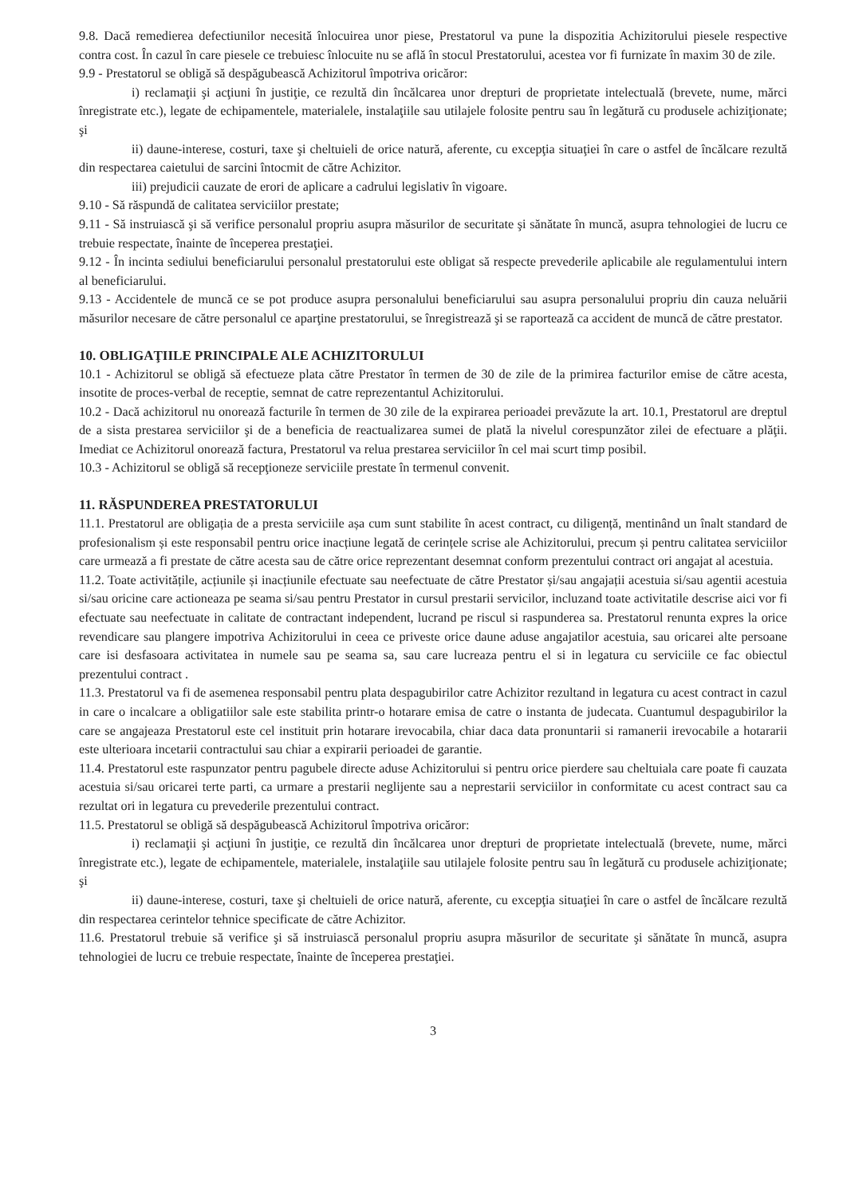9.8. Dacă remedierea defectiunilor necesită înlocuirea unor piese, Prestatorul va pune la dispozitia Achizitorului piesele respective contra cost. În cazul în care piesele ce trebuiesc înlocuite nu se află în stocul Prestatorului, acestea vor fi furnizate în maxim 30 de zile.
9.9 - Prestatorul se obligă să despăgubească Achizitorul împotriva oricăror:
i) reclamaţii şi acţiuni în justiţie, ce rezultă din încălcarea unor drepturi de proprietate intelectuală (brevete, nume, mărci înregistrate etc.), legate de echipamentele, materialele, instalaţiile sau utilajele folosite pentru sau în legătură cu produsele achiziţionate; şi
ii) daune-interese, costuri, taxe şi cheltuieli de orice natură, aferente, cu excepţia situaţiei în care o astfel de încălcare rezultă din respectarea caietului de sarcini întocmit de către Achizitor.
iii) prejudicii cauzate de erori de aplicare a cadrului legislativ în vigoare.
9.10 - Să răspundă de calitatea serviciilor prestate;
9.11 - Să instruiască şi să verifice personalul propriu asupra măsurilor de securitate şi sănătate în muncă, asupra tehnologiei de lucru ce trebuie respectate, înainte de începerea prestaţiei.
9.12 - În incinta sediului beneficiarului personalul prestatorului este obligat să respecte prevederile aplicabile ale regulamentului intern al beneficiarului.
9.13 - Accidentele de muncă ce se pot produce asupra personalului beneficiarului sau asupra personalului propriu din cauza neluării măsurilor necesare de către personalul ce aparţine prestatorului, se înregistrează şi se raportează ca accident de muncă de către prestator.
10. OBLIGAŢIILE PRINCIPALE ALE ACHIZITORULUI
10.1 - Achizitorul se obligă să efectueze plata către Prestator în termen de 30 de zile de la primirea facturilor emise de către acesta, insotite de proces-verbal de receptie, semnat de catre reprezentantul Achizitorului.
10.2 - Dacă achizitorul nu onorează facturile în termen de 30 zile de la expirarea perioadei prevăzute la art. 10.1, Prestatorul are dreptul de a sista prestarea serviciilor şi de a beneficia de reactualizarea sumei de plată la nivelul corespunzător zilei de efectuare a plăţii. Imediat ce Achizitorul onorează factura, Prestatorul va relua prestarea serviciilor în cel mai scurt timp posibil.
10.3 - Achizitorul se obligă să recepţioneze serviciile prestate în termenul convenit.
11. RĂSPUNDEREA PRESTATORULUI
11.1. Prestatorul are obligația de a presta serviciile așa cum sunt stabilite în acest contract, cu diligență, mentinând un înalt standard de profesionalism și este responsabil pentru orice inacțiune legată de cerințele scrise ale Achizitorului, precum și pentru calitatea serviciilor care urmează a fi prestate de către acesta sau de către orice reprezentant desemnat conform prezentului contract ori angajat al acestuia.
11.2. Toate activitățile, acțiunile și inacțiunile efectuate sau neefectuate de către Prestator și/sau angajații acestuia si/sau agentii acestuia si/sau oricine care actioneaza pe seama si/sau pentru Prestator in cursul prestarii servicilor, incluzand toate activitatile descrise aici vor fi efectuate sau neefectuate in calitate de contractant independent, lucrand pe riscul si raspunderea sa. Prestatorul renunta expres la orice revendicare sau plangere impotriva Achizitorului in ceea ce priveste orice daune aduse angajatilor acestuia, sau oricarei alte persoane care isi desfasoara activitatea in numele sau pe seama sa, sau care lucreaza pentru el si in legatura cu serviciile ce fac obiectul prezentului contract .
11.3. Prestatorul va fi de asemenea responsabil pentru plata despagubirilor catre Achizitor rezultand in legatura cu acest contract in cazul in care o incalcare a obligatiilor sale este stabilita printr-o hotarare emisa de catre o instanta de judecata. Cuantumul despagubirilor la care se angajeaza Prestatorul este cel instituit prin hotarare irevocabila, chiar daca data pronuntarii si ramanerii irevocabile a hotararii este ulterioara incetarii contractului sau chiar a expirarii perioadei de garantie.
11.4. Prestatorul este raspunzator pentru pagubele directe aduse Achizitorului si pentru orice pierdere sau cheltuiala care poate fi cauzata acestuia si/sau oricarei terte parti, ca urmare a prestarii neglijente sau a neprestarii serviciilor in conformitate cu acest contract sau ca rezultat ori in legatura cu prevederile prezentului contract.
11.5. Prestatorul se obligă să despăgubească Achizitorul împotriva oricăror:
i) reclamaţii şi acţiuni în justiţie, ce rezultă din încălcarea unor drepturi de proprietate intelectuală (brevete, nume, mărci înregistrate etc.), legate de echipamentele, materialele, instalaţiile sau utilajele folosite pentru sau în legătură cu produsele achiziţionate; şi
ii) daune-interese, costuri, taxe şi cheltuieli de orice natură, aferente, cu excepţia situaţiei în care o astfel de încălcare rezultă din respectarea cerintelor tehnice specificate de către Achizitor.
11.6. Prestatorul trebuie să verifice şi să instruiască personalul propriu asupra măsurilor de securitate şi sănătate în muncă, asupra tehnologiei de lucru ce trebuie respectate, înainte de începerea prestaţiei.
3